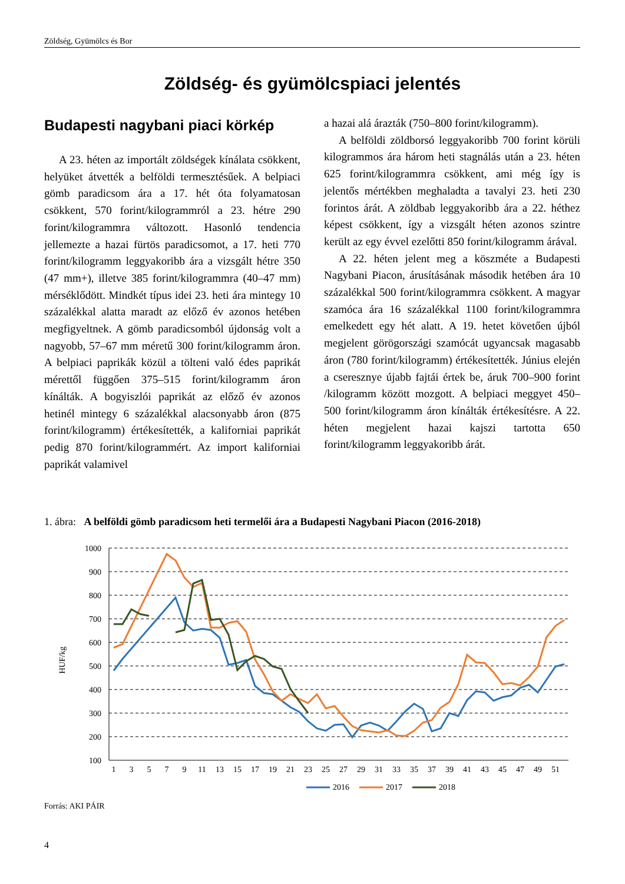Zöldség, Gyümölcs és Bor
Zöldség- és gyümölcspiaci jelentés
Budapesti nagybani piaci körkép
A 23. héten az importált zöldségek kínálata csökkent, helyüket átvették a belföldi termeszté­sűek. A belpiaci gömb paradicsom ára a 17. hét óta folyamatosan csökkent, 570 forint/kilogrammról a 23. hétre 290 forint/kilogrammra változott. Hasonló tendencia jellemezte a hazai fürtös paradicsomot, a 17. heti 770 forint/kilogramm leggyakoribb ára a vizsgált hétre 350 (47 mm+), illetve 385 forint/kilogrammra (40–47 mm) mérséklődött. Mindkét típus idei 23. heti ára mintegy 10 százalékkal alatta maradt az előző év azonos hetében megfigyeltnek. A gömb paradicsomból újdonság volt a nagyobb, 57–67 mm méretű 300 forint/kilogramm áron. A belpiaci paprikák közül a tölteni való édes paprikát mérettől függően 375–515 forint/kilogramm áron kínálták. A bogyiszlói paprikát az előző év azonos hetinél mintegy 6 százalékkal alacsonyabb áron (875 forint/kilogramm) értékesítették, a kaliforniai paprikát pedig 870 forint/kilogrammért. Az import kaliforniai paprikát valamivel
a hazai alá árazták (750–800 forint/kilogramm).
A belföldi zöldborsó leggyakoribb 700 forint körüli kilogrammos ára három heti stagnálás után a 23. héten 625 forint/kilogrammra csökkent, ami még így is jelentős mértékben meghaladta a tavalyi 23. heti 230 forintos árát. A zöldbab leggyakoribb ára a 22. héthez képest csökkent, így a vizsgált héten azonos szintre került az egy évvel ezelőtti 850 forint/kilogramm árával.
A 22. héten jelent meg a köszméte a Budapesti Nagybani Piacon, árusításának második hetében ára 10 százalékkal 500 forint/kilogrammra csökkent. A magyar szamóca ára 16 százalékkal 1100 forint/kilogrammra emelkedett egy hét alatt. A 19. hetet követően újból megjelent görögországi szamócát ugyancsak magasabb áron (780 forint/kilogramm) értékesítették. Június elején a cseresznye újabb fajtái értek be, áruk 700–900 forint /kilogramm között mozgott. A belpiaci meggyet 450–500 forint/kilogramm áron kínálták értékesítésre. A 22. héten megjelent hazai kajszi tartotta 650 forint/kilogramm leggyakoribb árát.
1. ábra: A belföldi gömb paradicsom heti termelői ára a Budapesti Nagybani Piacon (2016-2018)
1000
900
800
700
600
500
400
300
200
100
HUF/kg
1
3
5
7
9
11
13
15
17
19
21
23
25
27
29
31
33
35
37
39
41
43
45
47
49
51
2016
2017
2018
Forrás: AKI PÁIR
4